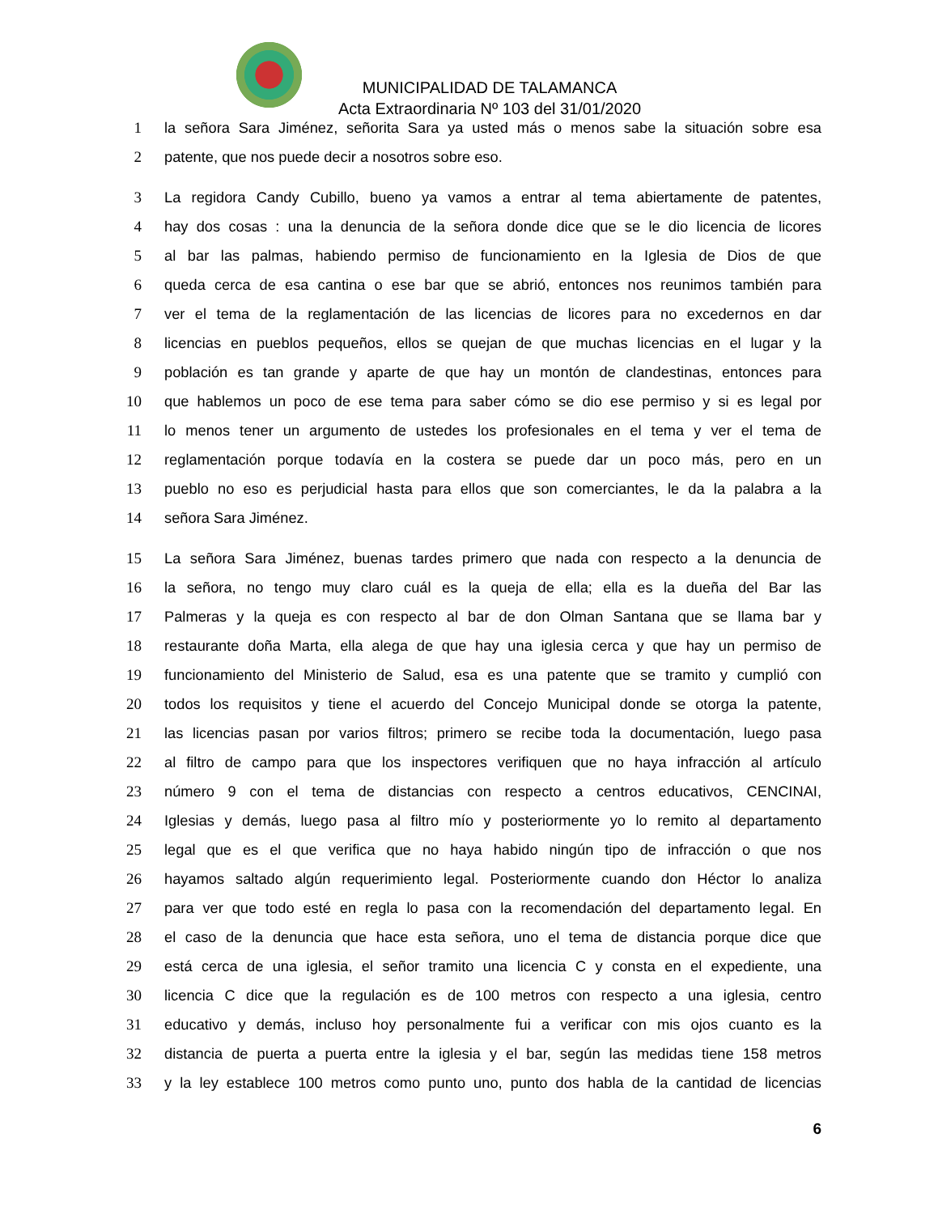MUNICIPALIDAD DE TALAMANCA
Acta Extraordinaria Nº 103 del 31/01/2020
1 la señora Sara Jiménez, señorita Sara ya usted más o menos sabe la situación sobre esa
2 patente, que nos puede decir a nosotros sobre eso.
3 La regidora Candy Cubillo, bueno ya vamos a entrar al tema abiertamente de patentes,
4 hay dos cosas : una la denuncia de la señora donde dice que se le dio licencia de licores
5 al bar las palmas, habiendo permiso de funcionamiento en la Iglesia de Dios de que
6 queda cerca de esa cantina o ese bar que se abrió, entonces nos reunimos también para
7 ver el tema de la reglamentación de las licencias de licores para no excedernos en dar
8 licencias en pueblos pequeños, ellos se quejan de que muchas licencias en el lugar y la
9 población es tan grande y aparte de que hay un montón de clandestinas, entonces para
10 que hablemos un poco de ese tema para saber cómo se dio ese permiso y si es legal por
11 lo menos tener un argumento de ustedes los profesionales en el tema y ver el tema de
12 reglamentación porque todavía en la costera se puede dar un poco más, pero en un
13 pueblo no eso es perjudicial hasta para ellos que son comerciantes, le da la palabra a la
14 señora Sara Jiménez.
15 La señora Sara Jiménez, buenas tardes primero que nada con respecto a la denuncia de
16 la señora, no tengo muy claro cuál es la queja de ella; ella es la dueña del Bar las
17 Palmeras y la queja es con respecto al bar de don Olman Santana que se llama bar y
18 restaurante doña Marta, ella alega de que hay una iglesia cerca y que hay un permiso de
19 funcionamiento del Ministerio de Salud, esa es una patente que se tramito y cumplió con
20 todos los requisitos y tiene el acuerdo del Concejo Municipal donde se otorga la patente,
21 las licencias pasan por varios filtros; primero se recibe toda la documentación, luego pasa
22 al filtro de campo para que los inspectores verifiquen que no haya infracción al artículo
23 número 9 con el tema de distancias con respecto a centros educativos, CENCINAI,
24 Iglesias y demás, luego pasa al filtro mío y posteriormente yo lo remito al departamento
25 legal que es el que verifica que no haya habido ningún tipo de infracción o que nos
26 hayamos saltado algún requerimiento legal. Posteriormente cuando don Héctor lo analiza
27 para ver que todo esté en regla lo pasa con la recomendación del departamento legal. En
28 el caso de la denuncia que hace esta señora, uno el tema de distancia porque dice que
29 está cerca de una iglesia, el señor tramito una licencia C y consta en el expediente, una
30 licencia C dice que la regulación es de 100 metros con respecto a una iglesia, centro
31 educativo y demás, incluso hoy personalmente fui a verificar con mis ojos cuanto es la
32 distancia de puerta a puerta entre la iglesia y el bar, según las medidas tiene 158 metros
33 y la ley establece 100 metros como punto uno, punto dos habla de la cantidad de licencias
6